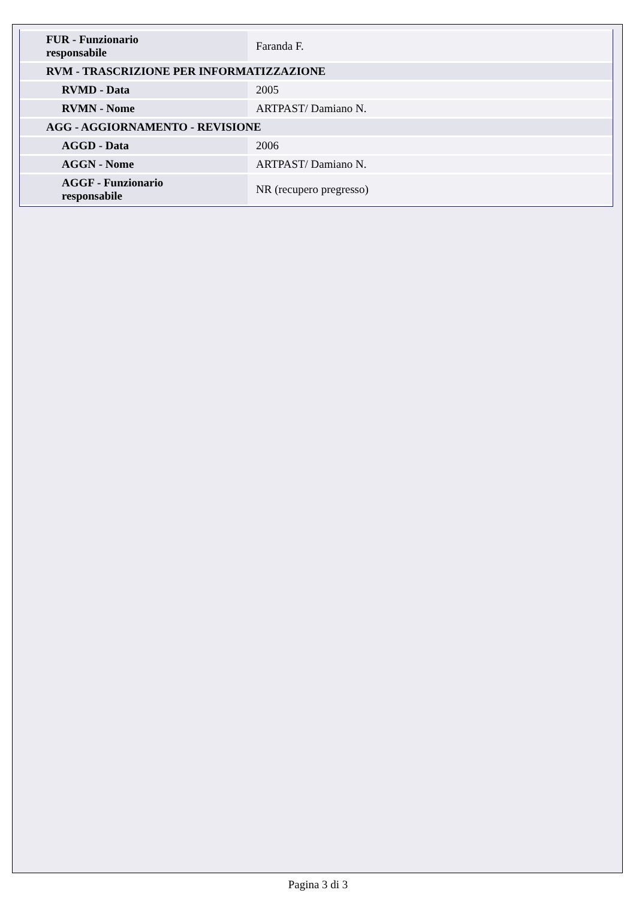| FUR - Funzionario responsabile | Faranda F. |
| RVM - TRASCRIZIONE PER INFORMATIZZAZIONE | |
| RVMD - Data | 2005 |
| RVMN - Nome | ARTPAST/ Damiano N. |
| AGG - AGGIORNAMENTO - REVISIONE | |
| AGGD - Data | 2006 |
| AGGN - Nome | ARTPAST/ Damiano N. |
| AGGF - Funzionario responsabile | NR (recupero pregresso) |
Pagina 3 di 3